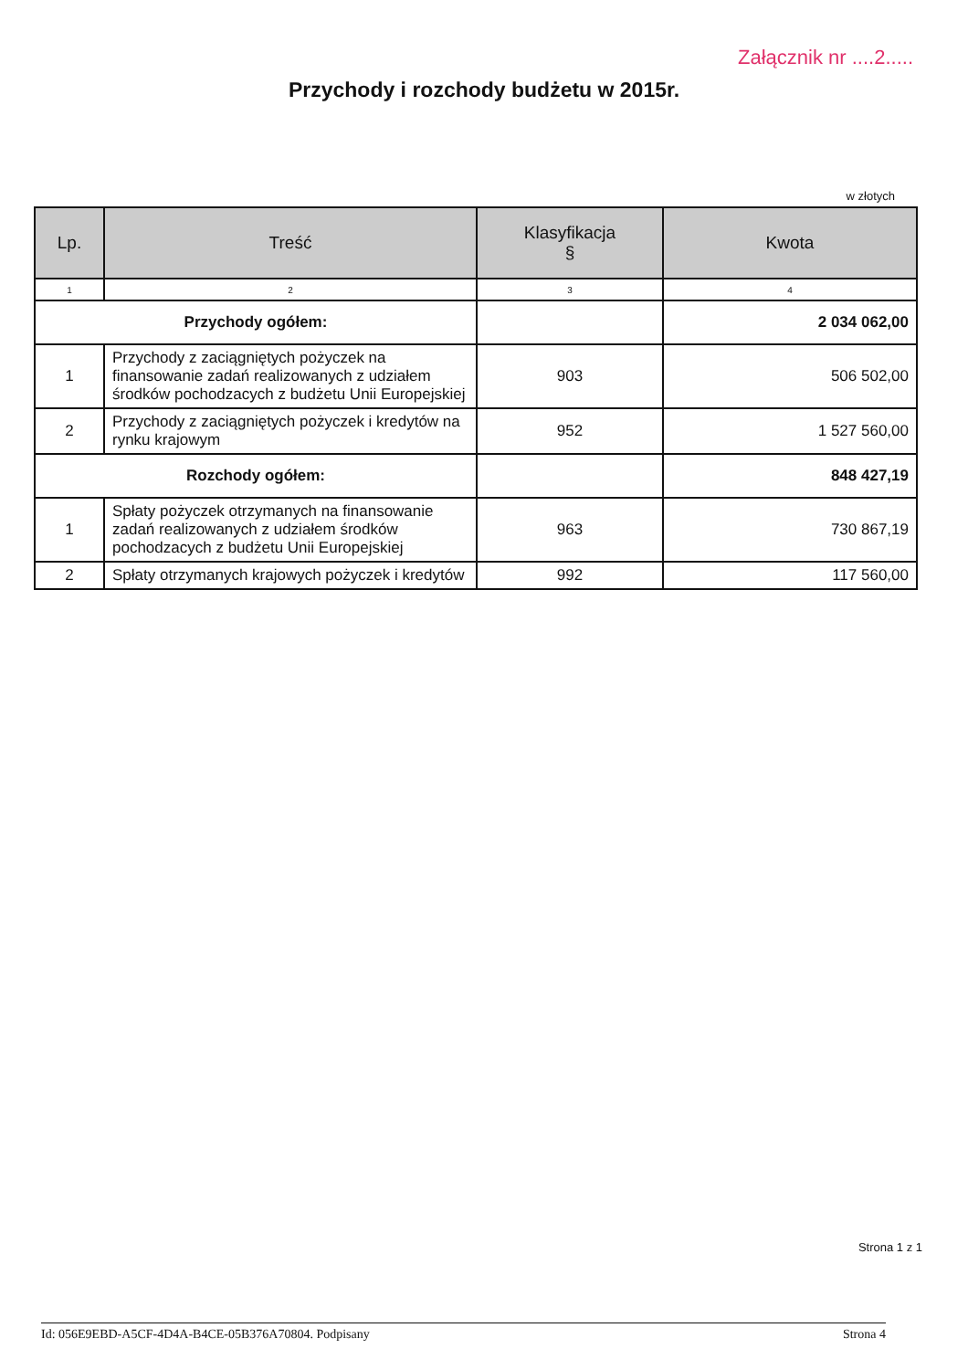Załącznik nr ....2.....
Przychody i rozchody budżetu w 2015r.
w złotych
| Lp. | Treść | Klasyfikacja § | Kwota |
| --- | --- | --- | --- |
| 1 | 2 | 3 | 4 |
| Przychody ogółem: | | | 2 034 062,00 |
| 1 | Przychody z zaciągniętych pożyczek na finansowanie zadań realizowanych z udziałem środków pochodzacych z budżetu Unii Europejskiej | 903 | 506 502,00 |
| 2 | Przychody z zaciągniętych pożyczek i kredytów na rynku krajowym | 952 | 1 527 560,00 |
| Rozchody ogółem: | | | 848 427,19 |
| 1 | Spłaty pożyczek otrzymanych na finansowanie zadań realizowanych z udziałem środków pochodzacych z budżetu Unii Europejskiej | 963 | 730 867,19 |
| 2 | Spłaty otrzymanych krajowych pożyczek i kredytów | 992 | 117 560,00 |
Strona 1 z 1
Id: 056E9EBD-A5CF-4D4A-B4CE-05B376A70804. Podpisany Strona 4